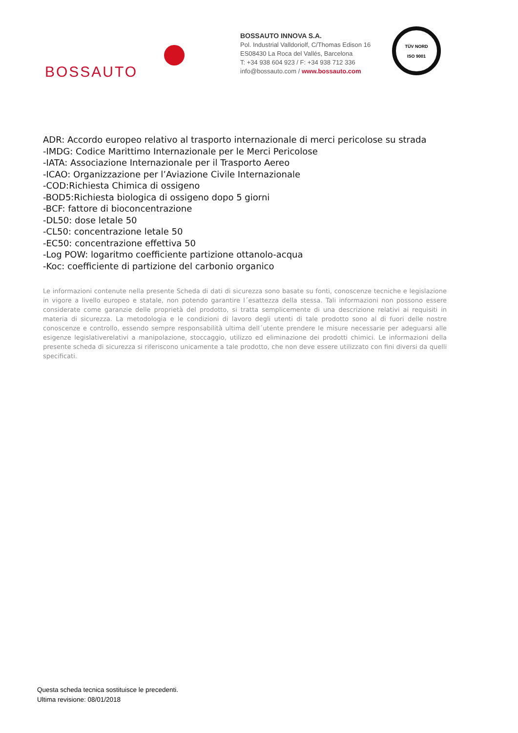BOSSAUTO
BOSSAUTO INNOVA S.A.
Pol. Industrial Valldoriolf, C/Thomas Edison 16
ES08430 La Roca del Vallés, Barcelona
T: +34 938 604 923 / F: +34 938 712 336
info@bossauto.com / www.bossauto.com
TÜV NORD
ISO 9001
ADR: Accordo europeo relativo al trasporto internazionale di merci pericolose su strada
-IMDG: Codice Marittimo Internazionale per le Merci Pericolose
-IATA: Associazione Internazionale per il Trasporto Aereo
-ICAO: Organizzazione per l’Aviazione Civile Internazionale
-COD:Richiesta Chimica di ossigeno
-BOD5:Richiesta biologica di ossigeno dopo 5 giorni
-BCF: fattore di bioconcentrazione
-DL50: dose letale 50
-CL50: concentrazione letale 50
-EC50: concentrazione effettiva 50
-Log POW: logaritmo coefficiente partizione ottanolo-acqua
-Koc: coefficiente di partizione del carbonio organico
Le informazioni contenute nella presente Scheda di dati di sicurezza sono basate su fonti, conoscenze tecniche e legislazione in vigore a livello europeo e statale, non potendo garantire l´esattezza della stessa. Tali informazioni non possono essere considerate come garanzie delle proprietà del prodotto, si tratta semplicemente di una descrizione relativi ai requisiti in materia di sicurezza. La metodologia e le condizioni di lavoro degli utenti di tale prodotto sono al di fuori delle nostre conoscenze e controllo, essendo sempre responsabilità ultima dell´utente prendere le misure necessarie per adeguarsi alle esigenze legislativerelativi a manipolazione, stoccaggio, utilizzo ed eliminazione dei prodotti chimici. Le informazioni della presente scheda di sicurezza si riferiscono unicamente a tale prodotto, che non deve essere utilizzato con fini diversi da quelli specificati.
Questa scheda tecnica sostituisce le precedenti.
Ultima revisione: 08/01/2018